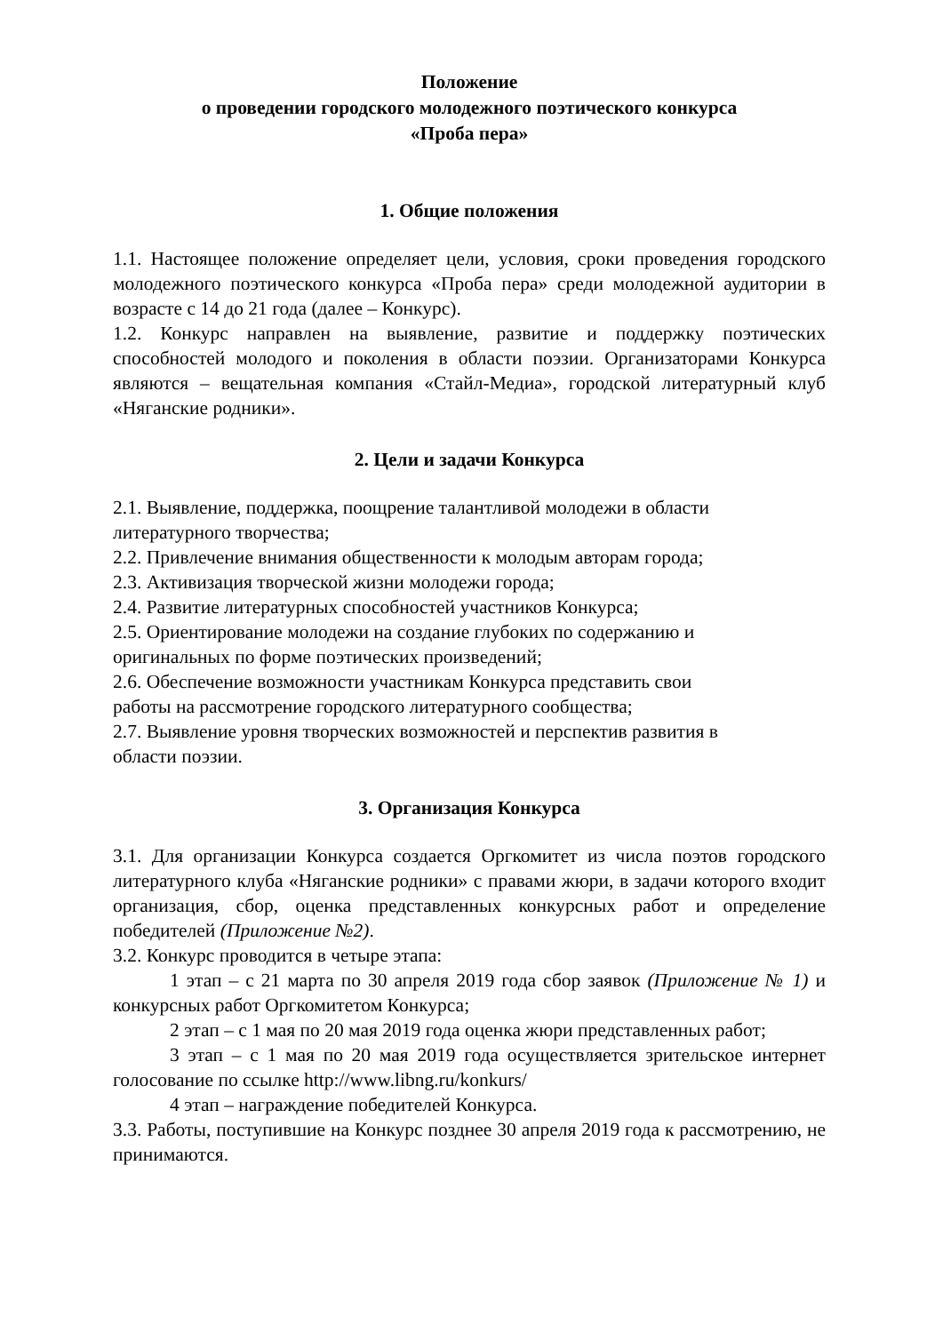Положение
о проведении городского молодежного поэтического конкурса
«Проба пера»
1. Общие положения
1.1. Настоящее положение определяет цели, условия, сроки проведения городского молодежного поэтического конкурса «Проба пера» среди молодежной аудитории в возрасте с 14 до 21 года (далее – Конкурс).
1.2. Конкурс направлен на выявление, развитие и поддержку поэтических способностей молодого и поколения в области поэзии. Организаторами Конкурса являются – вещательная компания «Стайл-Медиа», городской литературный клуб «Няганские родники».
2. Цели и задачи Конкурса
2.1. Выявление, поддержка, поощрение талантливой молодежи в области
литературного творчества;
2.2. Привлечение внимания общественности к молодым авторам города;
2.3. Активизация творческой жизни молодежи города;
2.4. Развитие литературных способностей участников Конкурса;
2.5. Ориентирование молодежи на создание глубоких по содержанию и
оригинальных по форме поэтических произведений;
2.6. Обеспечение возможности участникам Конкурса представить свои
работы на рассмотрение городского литературного сообщества;
2.7. Выявление уровня творческих возможностей и перспектив развития в
области поэзии.
3. Организация Конкурса
3.1. Для организации Конкурса создается Оргкомитет из числа поэтов городского литературного клуба «Няганские родники» с правами жюри, в задачи которого входит организация, сбор, оценка представленных конкурсных работ и определение победителей (Приложение №2).
3.2. Конкурс проводится в четыре этапа:
1 этап – с 21 марта по 30 апреля 2019 года сбор заявок (Приложение № 1) и конкурсных работ Оргкомитетом Конкурса;
2 этап – с 1 мая по 20 мая 2019 года оценка жюри представленных работ;
3 этап – с 1 мая по 20 мая 2019 года осуществляется зрительское интернет голосование по ссылке http://www.libng.ru/konkurs/
4 этап – награждение победителей Конкурса.
3.3. Работы, поступившие на Конкурс позднее 30 апреля 2019 года к рассмотрению, не принимаются.